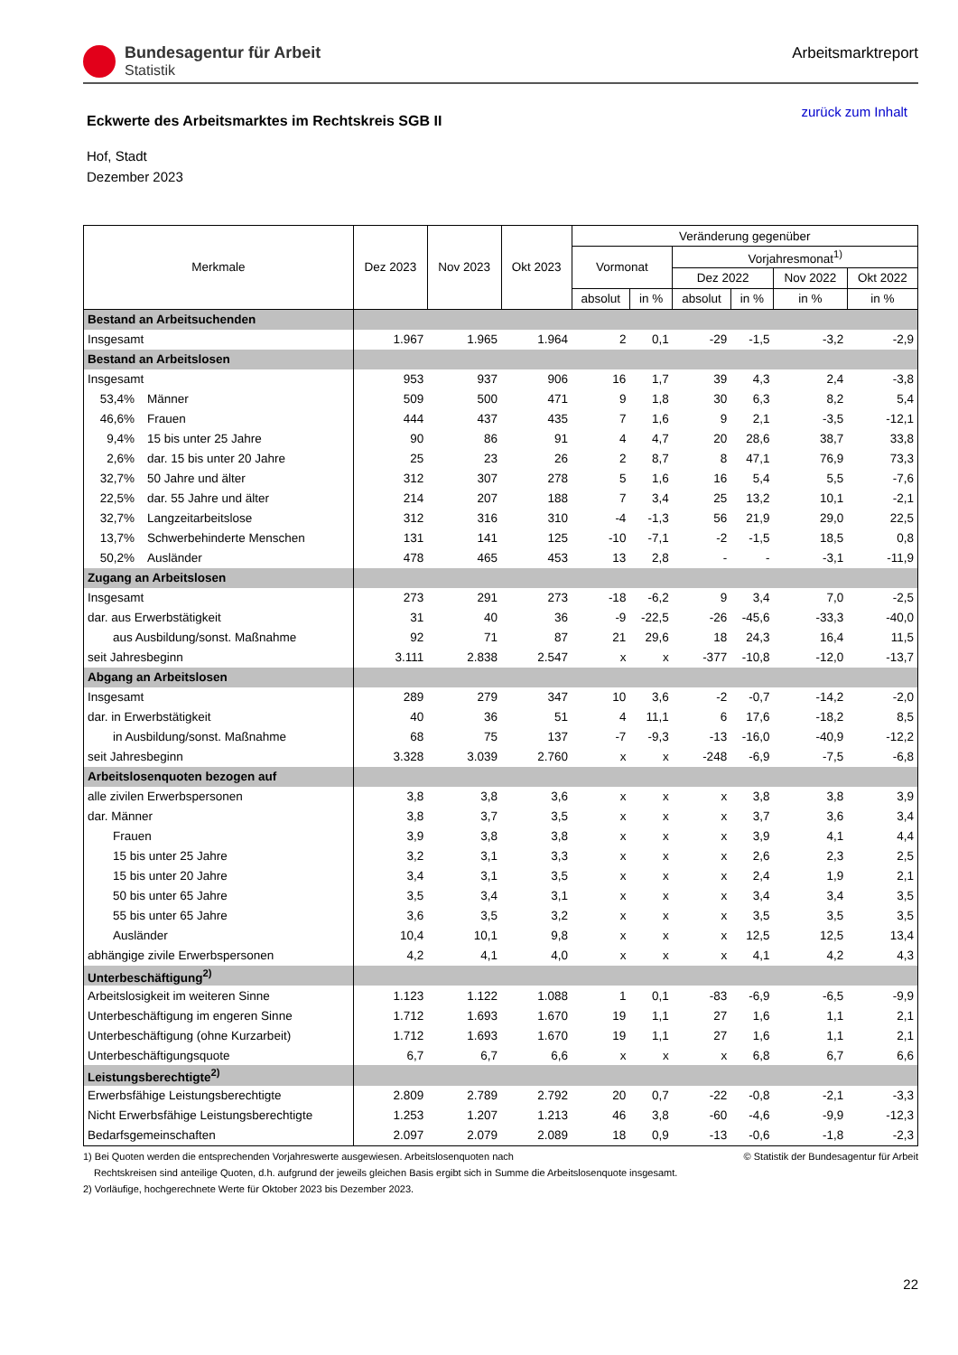Bundesagentur für Arbeit
Statistik
Arbeitsmarktreport
Eckwerte des Arbeitsmarktes im Rechtskreis SGB II
zurück zum Inhalt
Hof, Stadt
Dezember 2023
| Merkmale | Dez 2023 | Nov 2023 | Okt 2023 | Veränderung gegenüber | | | | | |
| --- | --- | --- | --- | --- | --- | --- | --- | --- | --- |
| | | | | Vormonat | | Vorjahresmonat<sup>1)</sup> | | | |
| | | | | | | Dez 2022 | | Nov 2022 | Okt 2022 |
| | | | | absolut | in % | absolut | in % | in % | in % |
| Bestand an Arbeitsuchenden | | | | | | | | | |
| Insgesamt | 1.967 | 1.965 | 1.964 | 2 | 0,1 | -29 | -1,5 | -3,2 | -2,9 |
| Bestand an Arbeitslosen | | | | | | | | | |
| Insgesamt | 953 | 937 | 906 | 16 | 1,7 | 39 | 4,3 | 2,4 | -3,8 |
| 53,4% Männer | 509 | 500 | 471 | 9 | 1,8 | 30 | 6,3 | 8,2 | 5,4 |
| 46,6% Frauen | 444 | 437 | 435 | 7 | 1,6 | 9 | 2,1 | -3,5 | -12,1 |
| 9,4% 15 bis unter 25 Jahre | 90 | 86 | 91 | 4 | 4,7 | 20 | 28,6 | 38,7 | 33,8 |
| 2,6% dar. 15 bis unter 20 Jahre | 25 | 23 | 26 | 2 | 8,7 | 8 | 47,1 | 76,9 | 73,3 |
| 32,7% 50 Jahre und älter | 312 | 307 | 278 | 5 | 1,6 | 16 | 5,4 | 5,5 | -7,6 |
| 22,5% dar. 55 Jahre und älter | 214 | 207 | 188 | 7 | 3,4 | 25 | 13,2 | 10,1 | -2,1 |
| 32,7% Langzeitarbeitslose | 312 | 316 | 310 | -4 | -1,3 | 56 | 21,9 | 29,0 | 22,5 |
| 13,7% Schwerbehinderte Menschen | 131 | 141 | 125 | -10 | -7,1 | -2 | -1,5 | 18,5 | 0,8 |
| 50,2% Ausländer | 478 | 465 | 453 | 13 | 2,8 | - | - | -3,1 | -11,9 |
| Zugang an Arbeitslosen | | | | | | | | | |
| Insgesamt | 273 | 291 | 273 | -18 | -6,2 | 9 | 3,4 | 7,0 | -2,5 |
| dar. aus Erwerbstätigkeit | 31 | 40 | 36 | -9 | -22,5 | -26 | -45,6 | -33,3 | -40,0 |
| aus Ausbildung/sonst. Maßnahme | 92 | 71 | 87 | 21 | 29,6 | 18 | 24,3 | 16,4 | 11,5 |
| seit Jahresbeginn | 3.111 | 2.838 | 2.547 | x | x | -377 | -10,8 | -12,0 | -13,7 |
| Abgang an Arbeitslosen | | | | | | | | | |
| Insgesamt | 289 | 279 | 347 | 10 | 3,6 | -2 | -0,7 | -14,2 | -2,0 |
| dar. in Erwerbstätigkeit | 40 | 36 | 51 | 4 | 11,1 | 6 | 17,6 | -18,2 | 8,5 |
| in Ausbildung/sonst. Maßnahme | 68 | 75 | 137 | -7 | -9,3 | -13 | -16,0 | -40,9 | -12,2 |
| seit Jahresbeginn | 3.328 | 3.039 | 2.760 | x | x | -248 | -6,9 | -7,5 | -6,8 |
| Arbeitslosenquoten bezogen auf | | | | | | | | | |
| alle zivilen Erwerbspersonen | 3,8 | 3,8 | 3,6 | x | x | x | 3,8 | 3,8 | 3,9 |
| dar. Männer | 3,8 | 3,7 | 3,5 | x | x | x | 3,7 | 3,6 | 3,4 |
| Frauen | 3,9 | 3,8 | 3,8 | x | x | x | 3,9 | 4,1 | 4,4 |
| 15 bis unter 25 Jahre | 3,2 | 3,1 | 3,3 | x | x | x | 2,6 | 2,3 | 2,5 |
| 15 bis unter 20 Jahre | 3,4 | 3,1 | 3,5 | x | x | x | 2,4 | 1,9 | 2,1 |
| 50 bis unter 65 Jahre | 3,5 | 3,4 | 3,1 | x | x | x | 3,4 | 3,4 | 3,5 |
| 55 bis unter 65 Jahre | 3,6 | 3,5 | 3,2 | x | x | x | 3,5 | 3,5 | 3,5 |
| Ausländer | 10,4 | 10,1 | 9,8 | x | x | x | 12,5 | 12,5 | 13,4 |
| abhängige zivile Erwerbspersonen | 4,2 | 4,1 | 4,0 | x | x | x | 4,1 | 4,2 | 4,3 |
| Unterbeschäftigung<sup>2)</sup> | | | | | | | | | |
| Arbeitslosigkeit im weiteren Sinne | 1.123 | 1.122 | 1.088 | 1 | 0,1 | -83 | -6,9 | -6,5 | -9,9 |
| Unterbeschäftigung im engeren Sinne | 1.712 | 1.693 | 1.670 | 19 | 1,1 | 27 | 1,6 | 1,1 | 2,1 |
| Unterbeschäftigung (ohne Kurzarbeit) | 1.712 | 1.693 | 1.670 | 19 | 1,1 | 27 | 1,6 | 1,1 | 2,1 |
| Unterbeschäftigungsquote | 6,7 | 6,7 | 6,6 | x | x | x | 6,8 | 6,7 | 6,6 |
| Leistungsberechtigte<sup>2)</sup> | | | | | | | | | |
| Erwerbsfähige Leistungsberechtigte | 2.809 | 2.789 | 2.792 | 20 | 0,7 | -22 | -0,8 | -2,1 | -3,3 |
| Nicht Erwerbsfähige Leistungsberechtigte | 1.253 | 1.207 | 1.213 | 46 | 3,8 | -60 | -4,6 | -9,9 | -12,3 |
| Bedarfsgemeinschaften | 2.097 | 2.079 | 2.089 | 18 | 0,9 | -13 | -0,6 | -1,8 | -2,3 |
1) Bei Quoten werden die entsprechenden Vorjahreswerte ausgewiesen. Arbeitslosenquoten nach © Statistik der Bundesagentur für Arbeit
Rechtskreisen sind anteilige Quoten, d.h. aufgrund der jeweils gleichen Basis ergibt sich in Summe die Arbeitslosenquote insgesamt.
2) Vorläufige, hochgerechnete Werte für Oktober 2023 bis Dezember 2023.
22